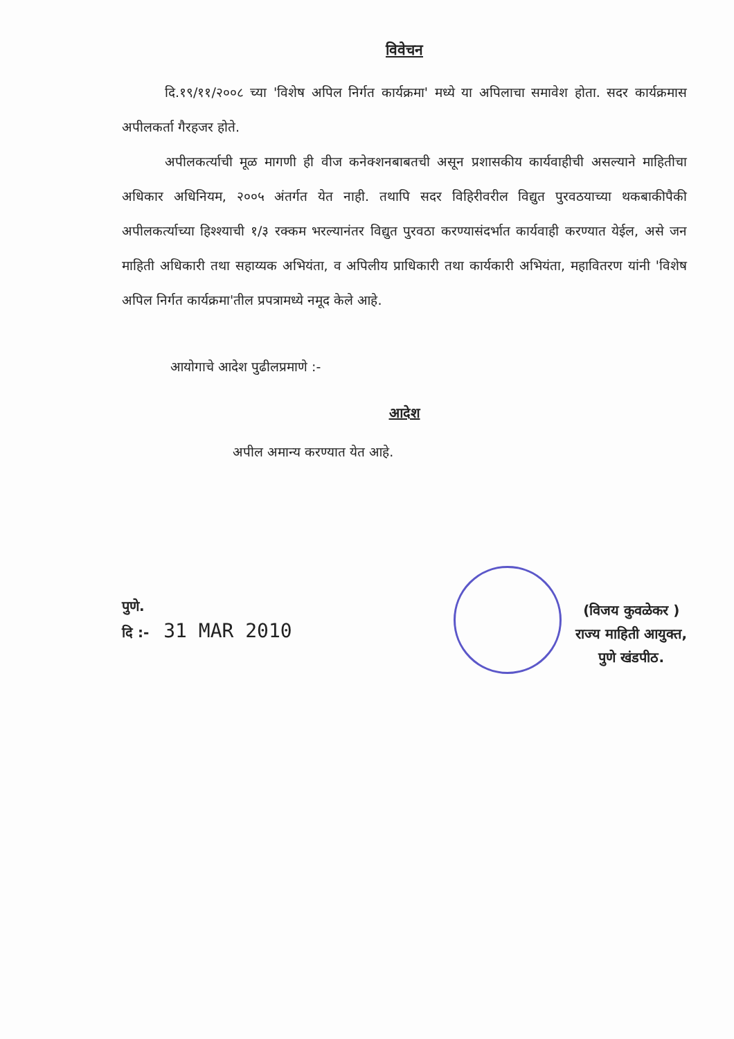विवेचन
दि.१९/११/२००८ च्या 'विशेष अपिल निर्गत कार्यक्रमा' मध्ये या अपिलाचा समावेश होता. सदर कार्यक्रमास अपीलकर्ता गैरहजर होते.
अपीलकर्त्याची मूळ मागणी ही वीज कनेक्शनबाबतची असून प्रशासकीय कार्यवाहीची असल्याने माहितीचा अधिकार अधिनियम, २००५ अंतर्गत येत नाही. तथापि सदर विहिरीवरील विद्युत पुरवठयाच्या थकबाकीपैकी अपीलकर्त्याच्या हिश्श्याची १/३ रक्कम भरल्यानंतर विद्युत पुरवठा करण्यासंदर्भात कार्यवाही करण्यात येईल, असे जन माहिती अधिकारी तथा सहाय्यक अभियंता, व अपिलीय प्राधिकारी तथा कार्यकारी अभियंता, महावितरण यांनी 'विशेष अपिल निर्गत कार्यक्रमा'तील प्रपत्रामध्ये नमूद केले आहे.
आयोगाचे आदेश पुढीलप्रमाणे :-
आदेश
अपील अमान्य करण्यात येत आहे.
पुणे.
दि :- 31 MAR 2010
(विजय कुवळेकर )
राज्य माहिती आयुक्त,
पुणे खंडपीठ.